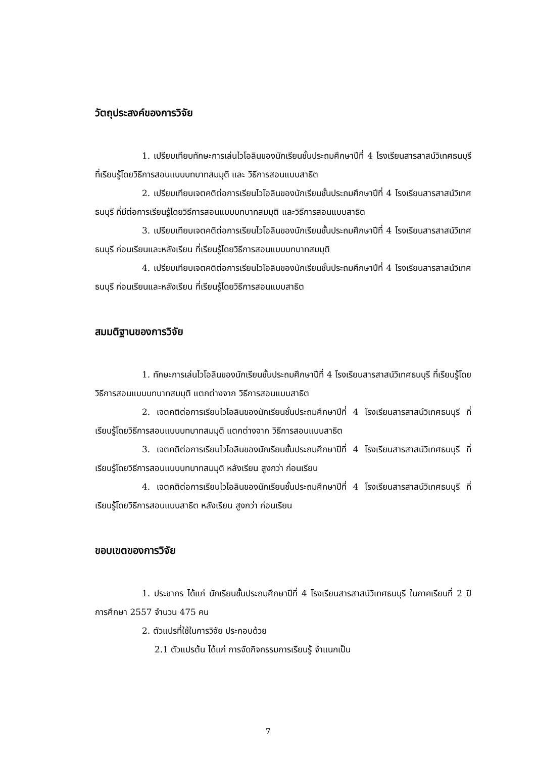วัตถุประสงค์ของการวิจัย
1. เปรียบเทียบทักษะการเล่นไวโอลินของนักเรียนชั้นประถมศึกษาปีที่ 4 โรงเรียนสารสาสน์วิเทศธนบุรี ที่เรียนรู้โดยวิธีการสอนแบบบทบาทสมมุติ และ วิธีการสอนแบบสาธิต
2. เปรียบเทียบเจตคติต่อการเรียนไวโอลินของนักเรียนชั้นประถมศึกษาปีที่ 4 โรงเรียนสารสาสน์วิเทศธนบุรี ที่มีต่อการเรียนรู้โดยวิธีการสอนแบบบทบาทสมมุติ และวิธีการสอนแบบสาธิต
3. เปรียบเทียบเจตคติต่อการเรียนไวโอลินของนักเรียนชั้นประถมศึกษาปีที่ 4 โรงเรียนสารสาสน์วิเทศธนบุรี ก่อนเรียนและหลังเรียน ที่เรียนรู้โดยวิธีการสอนแบบบทบาทสมมุติ
4. เปรียบเทียบเจตคติต่อการเรียนไวโอลินของนักเรียนชั้นประถมศึกษาปีที่ 4 โรงเรียนสารสาสน์วิเทศธนบุรี ก่อนเรียนและหลังเรียน ที่เรียนรู้โดยวิธีการสอนแบบสาธิต
สมมติฐานของการวิจัย
1. ทักษะการเล่นไวโอลินของนักเรียนชั้นประถมศึกษาปีที่ 4 โรงเรียนสารสาสน์วิเทศธนบุรี ที่เรียนรู้โดยวิธีการสอนแบบบทบาทสมมุติ แตกต่างจาก วิธีการสอนแบบสาธิต
2. เจตคติต่อการเรียนไวโอลินของนักเรียนชั้นประถมศึกษาปีที่ 4 โรงเรียนสารสาสน์วิเทศธนบุรี ที่เรียนรู้โดยวิธีการสอนแบบบทบาทสมมุติ แตกต่างจาก วิธีการสอนแบบสาธิต
3. เจตคติต่อการเรียนไวโอลินของนักเรียนชั้นประถมศึกษาปีที่ 4 โรงเรียนสารสาสน์วิเทศธนบุรี ที่เรียนรู้โดยวิธีการสอนแบบบทบาทสมมุติ หลังเรียน สูงกว่า ก่อนเรียน
4. เจตคติต่อการเรียนไวโอลินของนักเรียนชั้นประถมศึกษาปีที่ 4 โรงเรียนสารสาสน์วิเทศธนบุรี ที่เรียนรู้โดยวิธีการสอนแบบสาธิต หลังเรียน สูงกว่า ก่อนเรียน
ขอบเขตของการวิจัย
1. ประชากร ได้แก่ นักเรียนชั้นประถมศึกษาปีที่ 4 โรงเรียนสารสาสน์วิเทศธนบุรี ในภาคเรียนที่ 2 ปีการศึกษา 2557 จำนวน 475 คน
2. ตัวแปรที่ใช้ในการวิจัย ประกอบด้วย
2.1 ตัวแปรต้น ได้แก่ การจัดกิจกรรมการเรียนรู้ จำแนกเป็น
7